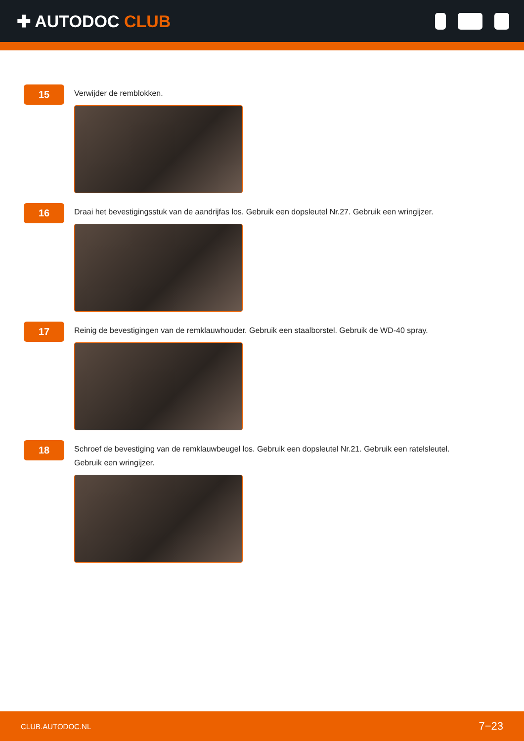✚ AUTODOC CLUB
15
Verwijder de remblokken.
16
Draai het bevestigingsstuk van de aandrijfas los. Gebruik een dopsleutel Nr.27. Gebruik een wringijzer.
17
Reinig de bevestigingen van de remklauwhouder. Gebruik een staalborstel. Gebruik de WD-40 spray.
18
Schroef de bevestiging van de remklauwbeugel los. Gebruik een dopsleutel Nr.21. Gebruik een ratelsleutel. Gebruik een wringijzer.
CLUB.AUTODOC.NL 7−23